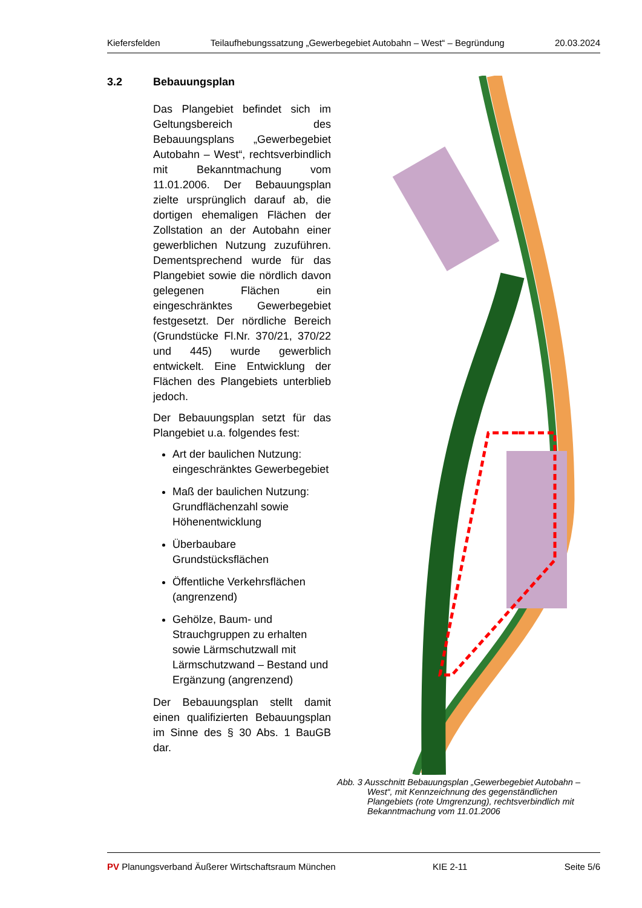Kiefersfelden Teilaufhebungssatzung „Gewerbegebiet Autobahn – West“ – Begründung 20.03.2024
3.2 Bebauungsplan
Das Plangebiet befindet sich im Geltungsbereich des Bebauungsplans „Gewerbegebiet Autobahn – West“, rechtsverbindlich mit Bekanntmachung vom 11.01.2006. Der Bebauungsplan zielte ursprünglich darauf ab, die dortigen ehemaligen Flächen der Zollstation an der Autobahn einer gewerblichen Nutzung zuzuführen. Dementsprechend wurde für das Plangebiet sowie die nördlich davon gelegenen Flächen ein eingeschränktes Gewerbegebiet festgesetzt. Der nördliche Bereich (Grundstücke Fl.Nr. 370/21, 370/22 und 445) wurde gewerblich entwickelt. Eine Entwicklung der Flächen des Plangebiets unterblieb jedoch.
Der Bebauungsplan setzt für das Plangebiet u.a. folgendes fest:
Art der baulichen Nutzung: eingeschränktes Gewerbegebiet
Maß der baulichen Nutzung: Grundflächenzahl sowie Höhenentwicklung
Überbaubare Grundstücksflächen
Öffentliche Verkehrsflächen (angrenzend)
Gehölze, Baum- und Strauchgruppen zu erhalten sowie Lärmschutzwall mit Lärmschutzwand – Bestand und Ergänzung (angrenzend)
Der Bebauungsplan stellt damit einen qualifizierten Bebauungsplan im Sinne des § 30 Abs. 1 BauGB dar.
Abb. 3 Ausschnitt Bebauungsplan „Gewerbegebiet Autobahn – West“, mit Kennzeichnung des gegenständlichen Plangebiets (rote Umgrenzung), rechtsverbindlich mit Bekanntmachung vom 11.01.2006
PV Planungsverband Äußerer Wirtschaftsraum München KIE 2-11 Seite 5/6